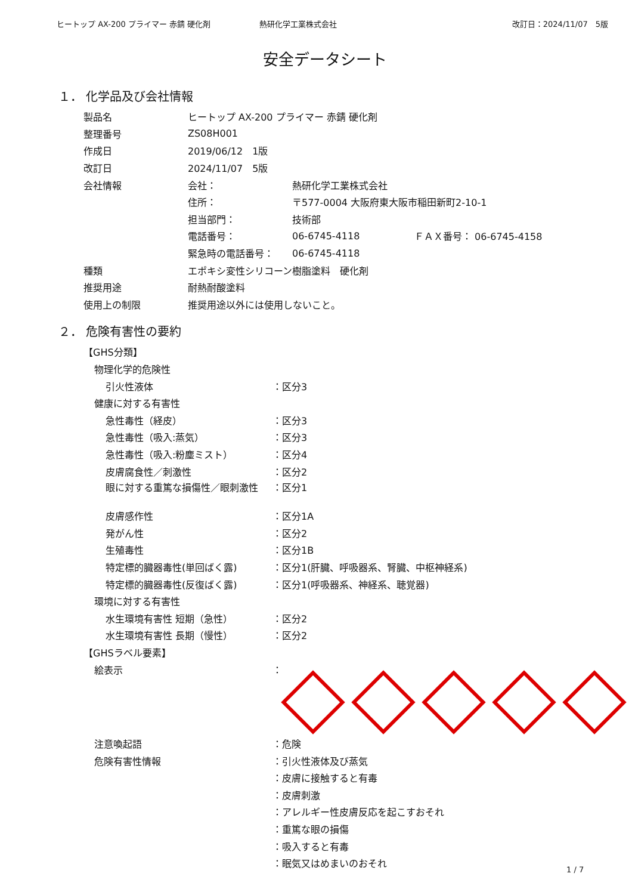ヒートップ AX-200 プライマー 赤錆 硬化剤 熱研化学工業株式会社 改訂日：2024/11/07　5版
安全データシート
１． 化学品及び会社情報
製品名 ヒートップ AX-200 プライマー 赤錆 硬化剤
整理番号 ZS08H001
作成日 2019/06/12　1版
改訂日 2024/11/07　5版
会社情報 会社： 熱研化学工業株式会社
住所： 〒577-0004 大阪府東大阪市稲田新町2-10-1
担当部門： 技術部
電話番号： 06-6745-4118 ＦＡＸ番号： 06-6745-4158
緊急時の電話番号： 06-6745-4118
種類 エポキシ変性シリコーン樹脂塗料　硬化剤
推奨用途 耐熱耐酸塗料
使用上の制限 推奨用途以外には使用しないこと。
２． 危険有害性の要約
【GHS分類】
物理化学的危険性
引火性液体 ：区分3
健康に対する有害性
急性毒性（経皮） ：区分3
急性毒性（吸入:蒸気） ：区分3
急性毒性（吸入:粉塵ミスト） ：区分4
皮膚腐食性／刺激性 ：区分2
眼に対する重篤な損傷性／眼刺激性 ：区分1
皮膚感作性 ：区分1A
発がん性 ：区分2
生殖毒性 ：区分1B
特定標的臓器毒性(単回ばく露) ：区分1(肝臓、呼吸器系、腎臓、中枢神経系)
特定標的臓器毒性(反復ばく露) ：区分1(呼吸器系、神経系、聴覚器)
環境に対する有害性
水生環境有害性 短期（急性） ：区分2
水生環境有害性 長期（慢性） ：区分2
【GHSラベル要素】
絵表示 ：
注意喚起語 ：危険
危険有害性情報 ：引火性液体及び蒸気
：皮膚に接触すると有毒
：皮膚刺激
：アレルギー性皮膚反応を起こすおそれ
：重篤な眼の損傷
：吸入すると有毒
：眠気又はめまいのおそれ
1 / 7